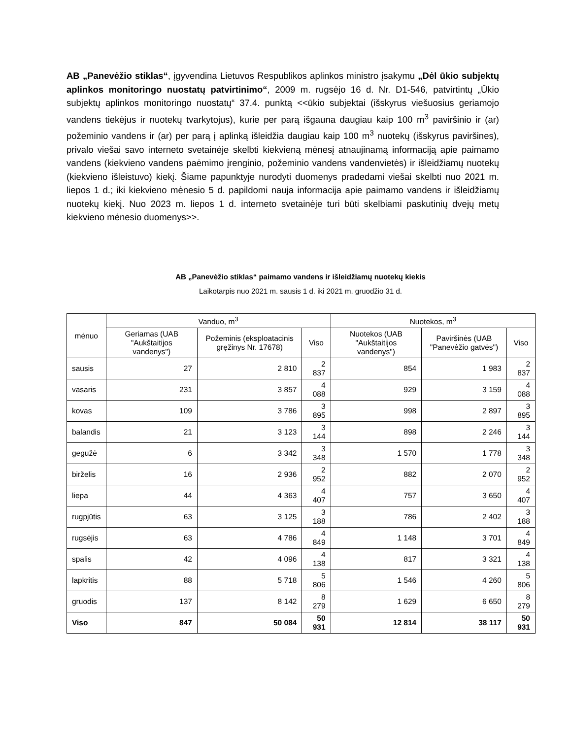AB „Panevėžio stiklas“, įgyvendina Lietuvos Respublikos aplinkos ministro įsakymu „Dėl ūkio subjektų aplinkos monitoringo nuostatų patvirtinimo“, 2009 m. rugsėjo 16 d. Nr. D1-546, patvirtintų „Ūkio subjektų aplinkos monitoringo nuostatų“ 37.4. punktą <<ūkio subjektai (išskyrus viešuosius geriamojo vandens tiekėjus ir nuotekų tvarkytojus), kurie per parą išgauna daugiau kaip 100 m<sup>3</sup> paviršinio ir (ar) požeminio vandens ir (ar) per parą į aplinką išleidžia daugiau kaip 100 m<sup>3</sup> nuotekų (išskyrus paviršines), privalo viešai savo interneto svetainėje skelbti kiekvieną mėnesį atnaujinamą informaciją apie paimamo vandens (kiekvieno vandens paėmimo įrenginio, požeminio vandens vandenvietės) ir išleidžiamų nuotekų (kiekvieno išleistuvo) kiekį. Šiame papunktyje nurodyti duomenys pradedami viešai skelbti nuo 2021 m. liepos 1 d.; iki kiekvieno mėnesio 5 d. papildomi nauja informacija apie paimamo vandens ir išleidžiamų nuotekų kiekį. Nuo 2023 m. liepos 1 d. interneto svetainėje turi būti skelbiami paskutinių dvejų metų kiekvieno mėnesio duomenys>>.
AB „Panevėžio stiklas“ paimamo vandens ir išleidžiamų nuotekų kiekis
Laikotarpis nuo 2021 m. sausis 1 d. iki 2021 m. gruodžio 31 d.
| mėnuo | Vanduo, m<sup>3</sup> | | | Nuotekos, m<sup>3</sup> | | |
| --- | --- | --- | --- | --- | --- | --- |
| | Geriamas (UAB "Aukštaitijos vandenys") | Požeminis (eksploatacinis gręžinys Nr. 17678) | Viso | Nuotekos (UAB "Aukštaitijos vandenys") | Paviršinės (UAB "Panevėžio gatvės") | Viso |
| sausis | 27 | 2 810 | 2 837 | 854 | 1 983 | 2 837 |
| vasaris | 231 | 3 857 | 4 088 | 929 | 3 159 | 4 088 |
| kovas | 109 | 3 786 | 3 895 | 998 | 2 897 | 3 895 |
| balandis | 21 | 3 123 | 3 144 | 898 | 2 246 | 3 144 |
| gegužė | 6 | 3 342 | 3 348 | 1 570 | 1 778 | 3 348 |
| birželis | 16 | 2 936 | 2 952 | 882 | 2 070 | 2 952 |
| liepa | 44 | 4 363 | 4 407 | 757 | 3 650 | 4 407 |
| rugpjūtis | 63 | 3 125 | 3 188 | 786 | 2 402 | 3 188 |
| rugsėjis | 63 | 4 786 | 4 849 | 1 148 | 3 701 | 4 849 |
| spalis | 42 | 4 096 | 4 138 | 817 | 3 321 | 4 138 |
| lapkritis | 88 | 5 718 | 5 806 | 1 546 | 4 260 | 5 806 |
| gruodis | 137 | 8 142 | 8 279 | 1 629 | 6 650 | 8 279 |
| Viso | 847 | 50 084 | 50 931 | 12 814 | 38 117 | 50 931 |